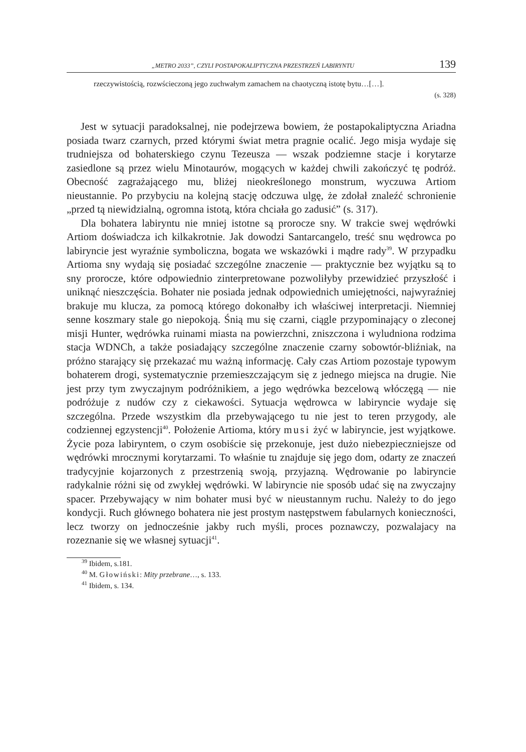„METRO 2033”, CZYLI POSTAPOKALIPTYCZNA PRZESTRZEŃ LABIRYNTU 139
rzeczywistością, rozwścieczoną jego zuchwałym zamachem na chaotyczną istotę bytu…[…].
(s. 328)
Jest w sytuacji paradoksalnej, nie podejrzewa bowiem, że postapokaliptyczna Ariadna posiada twarz czarnych, przed którymi świat metra pragnie ocalić. Jego misja wydaje się trudniejsza od bohaterskiego czynu Tezeusza — wszak podziemne stacje i korytarze zasiedlone są przez wielu Minotaurów, mogących w każdej chwili zakończyć tę podróż. Obecność zagrażającego mu, bliżej nieokreślonego monstrum, wyczuwa Artiom nieustannie. Po przybyciu na kolejną stację odczuwa ulgę, że zdołał znaleźć schronienie „przed tą niewidzialną, ogromna istotą, która chciała go zadusić” (s. 317).
Dla bohatera labiryntu nie mniej istotne są prorocze sny. W trakcie swej wędrówki Artiom doświadcza ich kilkakrotnie. Jak dowodzi Santarcangelo, treść snu wędrowca po labiryncie jest wyraźnie symboliczna, bogata we wskazówki i mądre rady<sup>39</sup>. W przypadku Artioma sny wydają się posiadać szczególne znaczenie — praktycznie bez wyjątku są to sny prorocze, które odpowiednio zinterpretowane pozwoliłyby przewidzieć przyszłość i uniknąć nieszczęścia. Bohater nie posiada jednak odpowiednich umiejętności, najwyraźniej brakuje mu klucza, za pomocą którego dokonałby ich właściwej interpretacji. Niemniej senne koszmary stale go niepokoją. Śnią mu się czarni, ciągle przypominający o zleconej misji Hunter, wędrówka ruinami miasta na powierzchni, zniszczona i wyludniona rodzima stacja WDNCh, a także posiadający szczególne znaczenie czarny sobowtór-bliźniak, na próżno starający się przekazać mu ważną informację. Cały czas Artiom pozostaje typowym bohaterem drogi, systematycznie przemieszczającym się z jednego miejsca na drugie. Nie jest przy tym zwyczajnym podróżnikiem, a jego wędrówka bezcelową włóczęgą — nie podróżuje z nudów czy z ciekawości. Sytuacja wędrowca w labiryncie wydaje się szczególna. Przede wszystkim dla przebywającego tu nie jest to teren przygody, ale codziennej egzystencji<sup>40</sup>. Położenie Artioma, który musi żyć w labiryncie, jest wyjątkowe. Życie poza labiryntem, o czym osobiście się przekonuje, jest dużo niebezpieczniejsze od wędrówki mrocznymi korytarzami. To właśnie tu znajduje się jego dom, odarty ze znaczeń tradycyjnie kojarzonych z przestrzenią swoją, przyjazną. Wędrowanie po labiryncie radykalnie różni się od zwykłej wędrówki. W labiryncie nie sposób udać się na zwyczajny spacer. Przebywający w nim bohater musi być w nieustannym ruchu. Należy to do jego kondycji. Ruch głównego bohatera nie jest prostym następstwem fabularnych konieczności, lecz tworzy on jednocześnie jakby ruch myśli, proces poznawczy, pozwalajacy na rozeznanie się we własnej sytuacji<sup>41</sup>.
<sup>39</sup> Ibidem, s.181.
<sup>40</sup> M. Głowiński: Mity przebrane…, s. 133.
<sup>41</sup> Ibidem, s. 134.